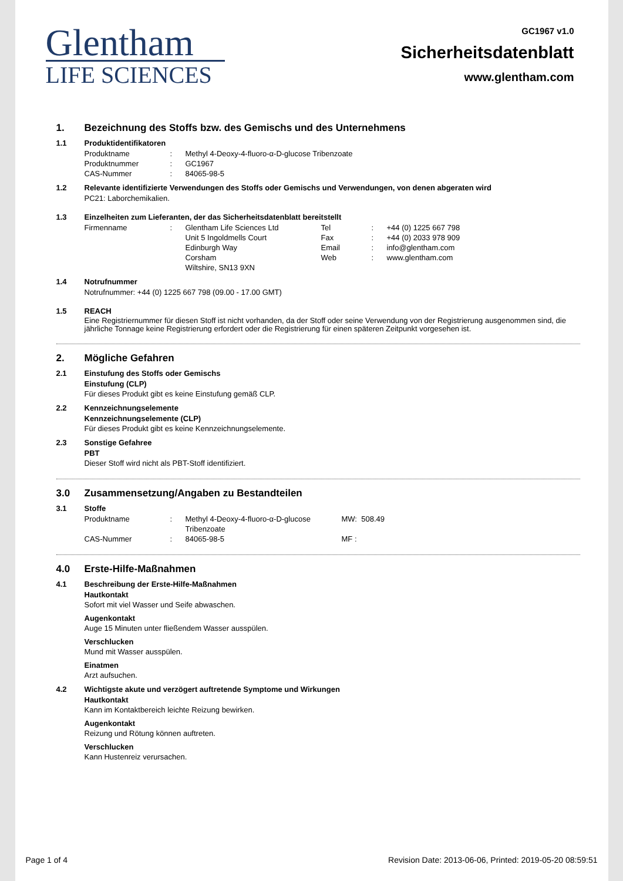Glentham
LIFE SCIENCES
GC1967 v1.0
Sicherheitsdatenblatt
www.glentham.com
1. Bezeichnung des Stoffs bzw. des Gemischs und des Unternehmens
1.1 Produktidentifikatoren
| Produktname | : | Methyl 4-Deoxy-4-fluoro-α-D-glucose Tribenzoate |
| Produktnummer | : | GC1967 |
| CAS-Nummer | : | 84065-98-5 |
1.2 Relevante identifizierte Verwendungen des Stoffs oder Gemischs und Verwendungen, von denen abgeraten wird
PC21: Laborchemikalien.
1.3 Einzelheiten zum Lieferanten, der das Sicherheitsdatenblatt bereitstellt
| Firmenname | : | Glentham Life Sciences Ltd Unit 5 Ingoldmells Court Edinburgh Way Corsham Wiltshire, SN13 9XN | Tel Fax Email Web | : : : : | +44 (0) 1225 667 798 +44 (0) 2033 978 909 info@glentham.com www.glentham.com |
1.4 Notrufnummer
Notrufnummer: +44 (0) 1225 667 798 (09.00 - 17.00 GMT)
1.5 REACH
Eine Registriernummer für diesen Stoff ist nicht vorhanden, da der Stoff oder seine Verwendung von der Registrierung ausgenommen sind, die jährliche Tonnage keine Registrierung erfordert oder die Registrierung für einen späteren Zeitpunkt vorgesehen ist.
2. Mögliche Gefahren
2.1 Einstufung des Stoffs oder Gemischs
Einstufung (CLP)
Für dieses Produkt gibt es keine Einstufung gemäß CLP.
2.2 Kennzeichnungselemente
Kennzeichnungselemente (CLP)
Für dieses Produkt gibt es keine Kennzeichnungselemente.
2.3 Sonstige Gefahree
PBT
Dieser Stoff wird nicht als PBT-Stoff identifiziert.
3.0 Zusammensetzung/Angaben zu Bestandteilen
3.1 Stoffe
| Produktname | : | Methyl 4-Deoxy-4-fluoro-α-D-glucose Tribenzoate | MW: 508.49 |
| CAS-Nummer | : | 84065-98-5 | MF : |
4.0 Erste-Hilfe-Maßnahmen
4.1 Beschreibung der Erste-Hilfe-Maßnahmen
Hautkontakt
Sofort mit viel Wasser und Seife abwaschen.
Augenkontakt
Auge 15 Minuten unter fließendem Wasser ausspülen.
Verschlucken
Mund mit Wasser ausspülen.
Einatmen
Arzt aufsuchen.
4.2 Wichtigste akute und verzögert auftretende Symptome und Wirkungen
Hautkontakt
Kann im Kontaktbereich leichte Reizung bewirken.
Augenkontakt
Reizung und Rötung können auftreten.
Verschlucken
Kann Hustenreiz verursachen.
Page 1 of 4 Revision Date: 2013-06-06, Printed: 2019-05-20 08:59:51